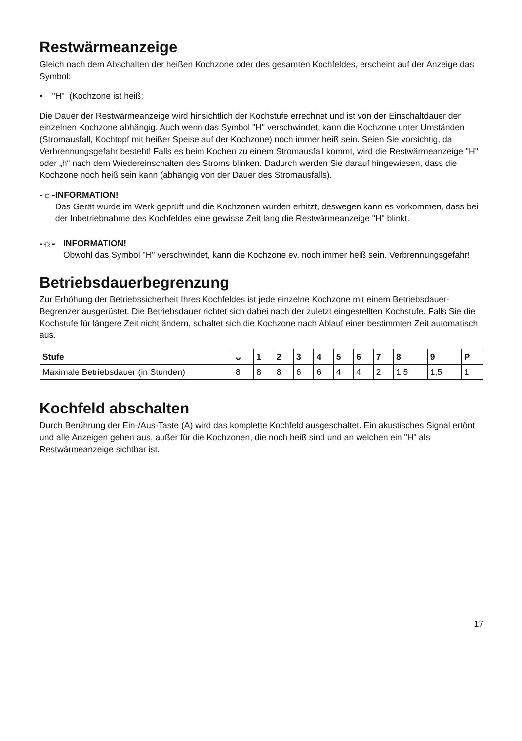Restwärmeanzeige
Gleich nach dem Abschalten der heißen Kochzone oder des gesamten Kochfeldes, erscheint auf der Anzeige das Symbol:
• "H" (Kochzone ist heiß;
Die Dauer der Restwärmeanzeige wird hinsichtlich der Kochstufe errechnet und ist von der Einschaltdauer der einzelnen Kochzone abhängig. Auch wenn das Symbol "H" verschwindet, kann die Kochzone unter Umständen (Stromausfall, Kochtopf mit heißer Speise auf der Kochzone) noch immer heiß sein. Seien Sie vorsichtig, da Verbrennungsgefahr besteht! Falls es beim Kochen zu einem Stromausfall kommt, wird die Restwärmeanzeige "H" oder „h“ nach dem Wiedereinschalten des Stroms blinken. Dadurch werden Sie darauf hingewiesen, dass die Kochzone noch heiß sein kann (abhängig von der Dauer des Stromausfalls).
-☼- INFORMATION!
Das Gerät wurde im Werk geprüft und die Kochzonen wurden erhitzt, deswegen kann es vorkommen, dass bei der Inbetriebnahme des Kochfeldes eine gewisse Zeit lang die Restwärmeanzeige "H" blinkt.
-☼- INFORMATION!
Obwohl das Symbol "H" verschwindet, kann die Kochzone ev. noch immer heiß sein. Verbrennungsgefahr!
Betriebsdauerbegrenzung
Zur Erhöhung der Betriebssicherheit Ihres Kochfeldes ist jede einzelne Kochzone mit einem Betriebsdauer-Begrenzer ausgerüstet. Die Betriebsdauer richtet sich dabei nach der zuletzt eingestellten Kochstufe. Falls Sie die Kochstufe für längere Zeit nicht ändern, schaltet sich die Kochzone nach Ablauf einer bestimmten Zeit automatisch aus.
| Stufe | ᴗ | 1 | 2 | 3 | 4 | 5 | 6 | 7 | 8 | 9 | P |
| --- | --- | --- | --- | --- | --- | --- | --- | --- | --- | --- | --- |
| Maximale Betriebsdauer (in Stunden) | 8 | 8 | 8 | 6 | 6 | 4 | 4 | 2 | 1,5 | 1,5 | 1 |
Kochfeld abschalten
Durch Berührung der Ein-/Aus-Taste (A) wird das komplette Kochfeld ausgeschaltet. Ein akustisches Signal ertönt und alle Anzeigen gehen aus, außer für die Kochzonen, die noch heiß sind und an welchen ein "H" als Restwärmeanzeige sichtbar ist.
17